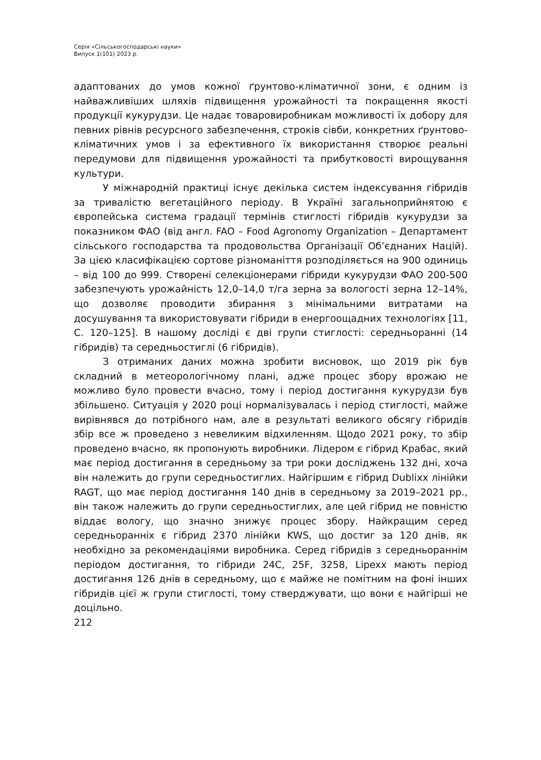Серія «Сільськогосподарські науки»
Випуск 1(101) 2023 р.
адаптованих до умов кожної ґрунтово-кліматичної зони, є одним із найважливіших шляхів підвищення урожайності та покращення якості продукції кукурудзи. Це надає товаровиробникам можливості їх добору для певних рівнів ресурсного забезпечення, строків сівби, конкретних ґрунтово-кліматичних умов і за ефективного їх використання створює реальні передумови для підвищення урожайності та прибутковості вирощування культури.
У міжнародній практиці існує декілька систем індексування гібридів за тривалістю вегетаційного періоду. В Україні загальноприйнятою є європейська система градації термінів стиглості гібридів кукурудзи за показником ФАО (від англ. FAO – Food Agronomy Organization – Департамент сільського господарства та продовольства Організації Об’єднаних Націй). За цією класифікацією сортове різноманіття розподіляється на 900 одиниць – від 100 до 999. Створені селекціонерами гібриди кукурудзи ФАО 200-500 забезпечують урожайність 12,0–14,0 т/га зерна за вологості зерна 12–14%, що дозволяє проводити збирання з мінімальними витратами на досушування та використовувати гібриди в енергоощадних технологіях [11, С. 120–125]. В нашому досліді є дві групи стиглості: середньоранні (14 гібридів) та середньостиглі (6 гібридів).
З отриманих даних можна зробити висновок, що 2019 рік був складний в метеорологічному плані, адже процес збору врожаю не можливо було провести вчасно, тому і період достигання кукурудзи був збільшено. Ситуація у 2020 році нормалізувалась і період стиглості, майже вирівнявся до потрібного нам, але в результаті великого обсягу гібридів збір все ж проведено з невеликим відхиленням. Щодо 2021 року, то збір проведено вчасно, як пропонують виробники. Лідером є гібрид Крабас, який має період достигання в середньому за три роки досліджень 132 дні, хоча він належить до групи середньостиглих. Найгіршим є гібрид Dublixx лінійки RAGT, що має період достигання 140 днів в середньому за 2019–2021 рр., він також належить до групи середньостиглих, але цей гібрид не повністю віддає вологу, що значно знижує процес збору. Найкращим серед середньоранніх є гібрид 2370 лінійки KWS, що достиг за 120 днів, як необхідно за рекомендаціями виробника. Серед гібридів з середньораннім періодом достигання, то гібриди 24C, 25F, 3258, Lipexx мають період достигання 126 днів в середньому, що є майже не помітним на фоні інших гібридів цієї ж групи стиглості, тому стверджувати, що вони є найгірші не доцільно.
212